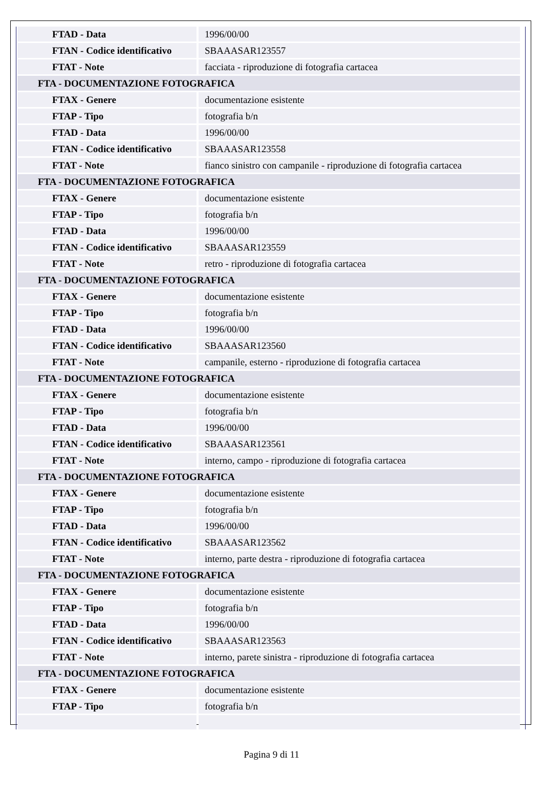| FTAD - Data | 1996/00/00 |
| FTAN - Codice identificativo | SBAAASAR123557 |
| FTAT - Note | facciata - riproduzione di fotografia cartacea |
| FTA - DOCUMENTAZIONE FOTOGRAFICA | |
| FTAX - Genere | documentazione esistente |
| FTAP - Tipo | fotografia b/n |
| FTAD - Data | 1996/00/00 |
| FTAN - Codice identificativo | SBAAASAR123558 |
| FTAT - Note | fianco sinistro con campanile - riproduzione di fotografia cartacea |
| FTA - DOCUMENTAZIONE FOTOGRAFICA | |
| FTAX - Genere | documentazione esistente |
| FTAP - Tipo | fotografia b/n |
| FTAD - Data | 1996/00/00 |
| FTAN - Codice identificativo | SBAAASAR123559 |
| FTAT - Note | retro - riproduzione di fotografia cartacea |
| FTA - DOCUMENTAZIONE FOTOGRAFICA | |
| FTAX - Genere | documentazione esistente |
| FTAP - Tipo | fotografia b/n |
| FTAD - Data | 1996/00/00 |
| FTAN - Codice identificativo | SBAAASAR123560 |
| FTAT - Note | campanile, esterno - riproduzione di fotografia cartacea |
| FTA - DOCUMENTAZIONE FOTOGRAFICA | |
| FTAX - Genere | documentazione esistente |
| FTAP - Tipo | fotografia b/n |
| FTAD - Data | 1996/00/00 |
| FTAN - Codice identificativo | SBAAASAR123561 |
| FTAT - Note | interno, campo - riproduzione di fotografia cartacea |
| FTA - DOCUMENTAZIONE FOTOGRAFICA | |
| FTAX - Genere | documentazione esistente |
| FTAP - Tipo | fotografia b/n |
| FTAD - Data | 1996/00/00 |
| FTAN - Codice identificativo | SBAAASAR123562 |
| FTAT - Note | interno, parte destra - riproduzione di fotografia cartacea |
| FTA - DOCUMENTAZIONE FOTOGRAFICA | |
| FTAX - Genere | documentazione esistente |
| FTAP - Tipo | fotografia b/n |
| FTAD - Data | 1996/00/00 |
| FTAN - Codice identificativo | SBAAASAR123563 |
| FTAT - Note | interno, parete sinistra - riproduzione di fotografia cartacea |
| FTA - DOCUMENTAZIONE FOTOGRAFICA | |
| FTAX - Genere | documentazione esistente |
| FTAP - Tipo | fotografia b/n |
Pagina 9 di 11